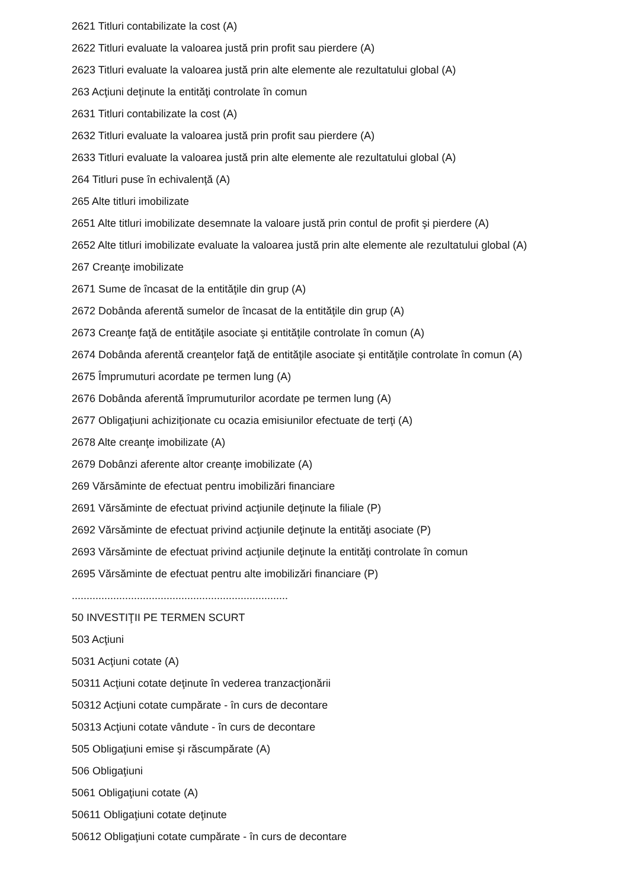2621 Titluri contabilizate la cost (A)
2622 Titluri evaluate la valoarea justă prin profit sau pierdere (A)
2623 Titluri evaluate la valoarea justă prin alte elemente ale rezultatului global (A)
263 Acţiuni deţinute la entităţi controlate în comun
2631 Titluri contabilizate la cost (A)
2632 Titluri evaluate la valoarea justă prin profit sau pierdere (A)
2633 Titluri evaluate la valoarea justă prin alte elemente ale rezultatului global (A)
264 Titluri puse în echivalenţă (A)
265 Alte titluri imobilizate
2651 Alte titluri imobilizate desemnate la valoare justă prin contul de profit şi pierdere (A)
2652 Alte titluri imobilizate evaluate la valoarea justă prin alte elemente ale rezultatului global (A)
267 Creanţe imobilizate
2671 Sume de încasat de la entităţile din grup (A)
2672 Dobânda aferentă sumelor de încasat de la entităţile din grup (A)
2673 Creanţe faţă de entităţile asociate şi entităţile controlate în comun (A)
2674 Dobânda aferentă creanţelor faţă de entităţile asociate şi entităţile controlate în comun (A)
2675 Împrumuturi acordate pe termen lung (A)
2676 Dobânda aferentă împrumuturilor acordate pe termen lung (A)
2677 Obligaţiuni achiziţionate cu ocazia emisiunilor efectuate de terţi (A)
2678 Alte creanţe imobilizate (A)
2679 Dobânzi aferente altor creanţe imobilizate (A)
269 Vărsăminte de efectuat pentru imobilizări financiare
2691 Vărsăminte de efectuat privind acţiunile deţinute la filiale (P)
2692 Vărsăminte de efectuat privind acţiunile deţinute la entităţi asociate (P)
2693 Vărsăminte de efectuat privind acţiunile deţinute la entităţi controlate în comun
2695 Vărsăminte de efectuat pentru alte imobilizări financiare (P)
.........................................................................
50 INVESTIŢII PE TERMEN SCURT
503 Acţiuni
5031 Acţiuni cotate (A)
50311 Acţiuni cotate deţinute în vederea tranzacţionării
50312 Acţiuni cotate cumpărate - în curs de decontare
50313 Acţiuni cotate vândute - în curs de decontare
505 Obligaţiuni emise şi răscumpărate (A)
506 Obligaţiuni
5061 Obligaţiuni cotate (A)
50611 Obligaţiuni cotate deţinute
50612 Obligaţiuni cotate cumpărate - în curs de decontare